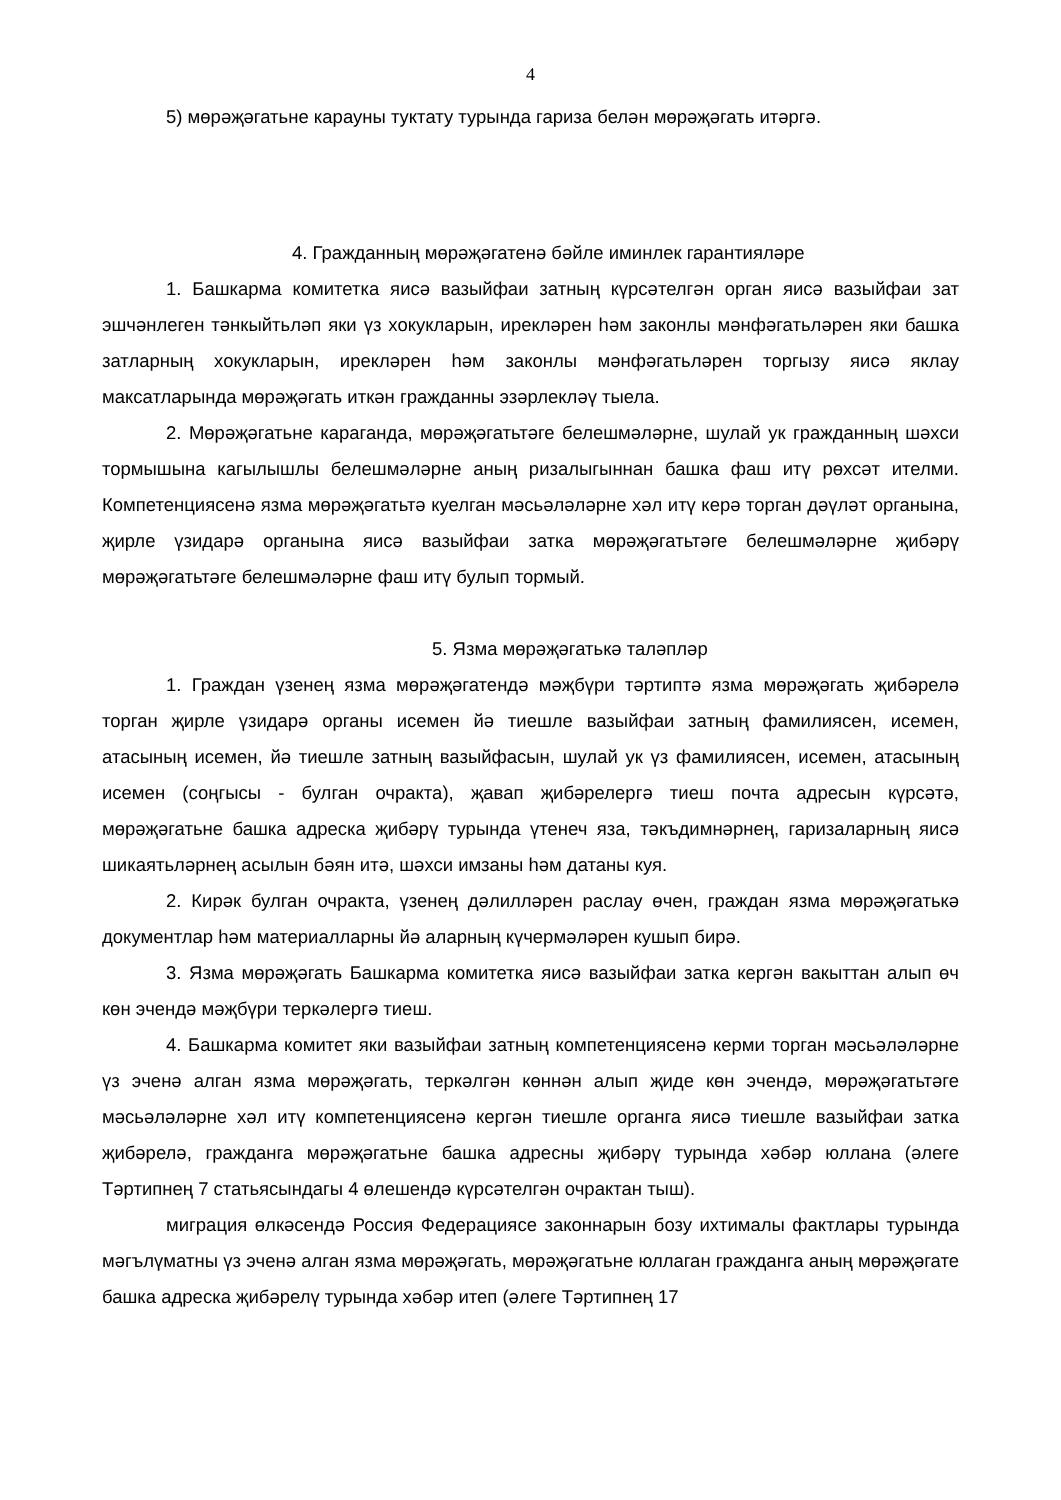4
5) мөрәҗәгатьне карауны туктату турында гариза белән мөрәҗәгать итәргә.
4. Гражданның мөрәҗәгатенә бәйле иминлек гарантияләре
1. Башкарма комитетка яисә вазыйфаи затның күрсәтелгән орган яисә вазыйфаи зат эшчәнлеген тәнкыйтьләп яки үз хокукларын, ирекләрен һәм законлы мәнфәгатьләрен яки башка затларның хокукларын, ирекләрен һәм законлы мәнфәгатьләрен торгызу яисә яклау максатларында мөрәҗәгать иткән гражданны эзәрлекләү тыела.
2. Мөрәҗәгатьне караганда, мөрәҗәгатьтәге белешмәләрне, шулай ук гражданның шәхси тормышына кагылышлы белешмәләрне аның ризалыгыннан башка фаш итү рөхсәт ителми. Компетенциясенә язма мөрәҗәгатьтә куелган мәсьәләләрне хәл итү керә торган дәүләт органына, җирле үзидарә органына яисә вазыйфаи затка мөрәҗәгатьтәге белешмәләрне җибәрү мөрәҗәгатьтәге белешмәләрне фаш итү булып тормый.
5. Язма мөрәҗәгатькә таләпләр
1. Граждан үзенең язма мөрәҗәгатендә мәҗбүри тәртиптә язма мөрәҗәгать җибәрелә торган җирле үзидарә органы исемен йә тиешле вазыйфаи затның фамилиясен, исемен, атасының исемен, йә тиешле затның вазыйфасын, шулай ук үз фамилиясен, исемен, атасының исемен (соңгысы - булган очракта), җавап җибәрелергә тиеш почта адресын күрсәтә, мөрәҗәгатьне башка адреска җибәрү турында үтенеч яза, тәкъдимнәрнең, гаризаларның яисә шикаятьләрнең асылын бәян итә, шәхси имзаны һәм датаны куя.
2. Кирәк булган очракта, үзенең дәлилләрен раслау өчен, граждан язма мөрәҗәгатькә документлар һәм материалларны йә аларның күчермәләрен кушып бирә.
3. Язма мөрәҗәгать Башкарма комитетка яисә вазыйфаи затка кергән вакыттан алып өч көн эчендә мәҗбүри теркәлергә тиеш.
4. Башкарма комитет яки вазыйфаи затның компетенциясенә керми торган мәсьәләләрне үз эченә алган язма мөрәҗәгать, теркәлгән көннән алып җиде көн эчендә, мөрәҗәгатьтәге мәсьәләләрне хәл итү компетенциясенә кергән тиешле органга яисә тиешле вазыйфаи затка җибәрелә, гражданга мөрәҗәгатьне башка адресны җибәрү турында хәбәр юллана (әлеге Тәртипнең 7 статьясындагы 4 өлешендә күрсәтелгән очрактан тыш).
миграция өлкәсендә Россия Федерациясе законнарын бозу ихтималы фактлары турында мәгълүматны үз эченә алган язма мөрәҗәгать, мөрәҗәгатьне юллаган гражданга аның мөрәҗәгате башка адреска җибәрелү турында хәбәр итеп (әлеге Тәртипнең 17